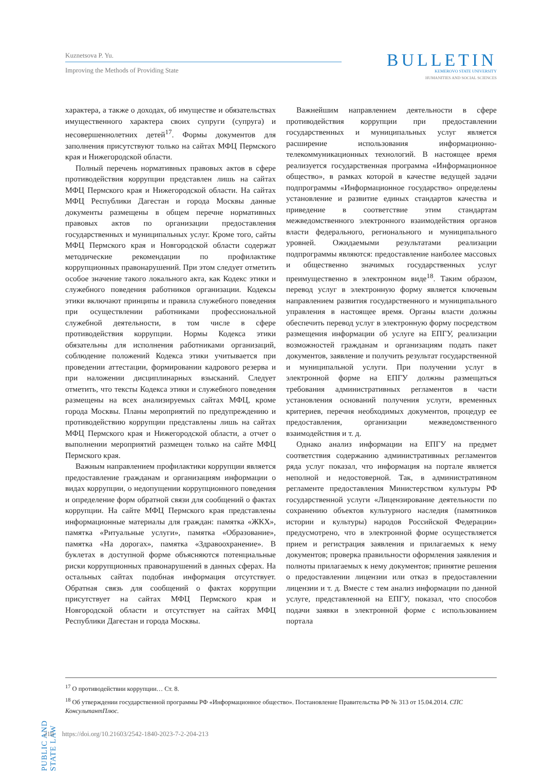Kuznetsova P. Yu.
Improving the Methods of Providing State
BULLETIN
KEMEROVO STATE UNIVERSITY
HUMANITIES AND SOCIAL SCIENCES
характера, а также о доходах, об имуществе и обязательствах имущественного характера своих супруги (супруга) и несовершеннолетних детей<sup>17</sup>. Формы документов для заполнения присутствуют только на сайтах МФЦ Пермского края и Нижегородской области.
Полный перечень нормативных правовых актов в сфере противодействия коррупции представлен лишь на сайтах МФЦ Пермского края и Нижегородской области. На сайтах МФЦ Республики Дагестан и города Москвы данные документы размещены в общем перечне нормативных правовых актов по организации предоставления государственных и муниципальных услуг. Кроме того, сайты МФЦ Пермского края и Новгородской области содержат методические рекомендации по профилактике коррупционных правонарушений. При этом следует отметить особое значение такого локального акта, как Кодекс этики и служебного поведения работников организации. Кодексы этики включают принципы и правила служебного поведения при осуществлении работниками профессиональной служебной деятельности, в том числе в сфере противодействия коррупции. Нормы Кодекса этики обязательны для исполнения работниками организаций, соблюдение положений Кодекса этики учитывается при проведении аттестации, формировании кадрового резерва и при наложении дисциплинарных взысканий. Следует отметить, что тексты Кодекса этики и служебного поведения размещены на всех анализируемых сайтах МФЦ, кроме города Москвы. Планы мероприятий по предупреждению и противодействию коррупции представлены лишь на сайтах МФЦ Пермского края и Нижегородской области, а отчет о выполнении мероприятий размещен только на сайте МФЦ Пермского края.
Важным направлением профилактики коррупции является предоставление гражданам и организациям информации о видах коррупции, о недопущении коррупционного поведения и определение форм обратной связи для сообщений о фактах коррупции. На сайте МФЦ Пермского края представлены информационные материалы для граждан: памятка «ЖКХ», памятка «Ритуальные услуги», памятка «Образование», памятка «На дорогах», памятка «Здравоохранение». В буклетах в доступной форме объясняются потенциальные риски коррупционных правонарушений в данных сферах. На остальных сайтах подобная информация отсутствует. Обратная связь для сообщений о фактах коррупции присутствует на сайтах МФЦ Пермского края и Новгородской области и отсутствует на сайтах МФЦ Республики Дагестан и города Москвы.
Важнейшим направлением деятельности в сфере противодействия коррупции при предоставлении государственных и муниципальных услуг является расширение использования информационно-телекоммуникационных технологий. В настоящее время реализуется государственная программа «Информационное общество», в рамках которой в качестве ведущей задачи подпрограммы «Информационное государство» определены установление и развитие единых стандартов качества и приведение в соответствие этим стандартам межведомственного электронного взаимодействия органов власти федерального, регионального и муниципального уровней. Ожидаемыми результатами реализации подпрограммы являются: предоставление наиболее массовых и общественно значимых государственных услуг преимущественно в электронном виде<sup>18</sup>. Таким образом, перевод услуг в электронную форму является ключевым направлением развития государственного и муниципального управления в настоящее время. Органы власти должны обеспечить перевод услуг в электронную форму посредством размещения информации об услуге на ЕПГУ, реализации возможностей гражданам и организациям подать пакет документов, заявление и получить результат государственной и муниципальной услуги. При получении услуг в электронной форме на ЕПГУ должны размещаться требования административных регламентов в части установления оснований получения услуги, временных критериев, перечня необходимых документов, процедур ее предоставления, организации межведомственного взаимодействия и т. д.
Однако анализ информации на ЕПГУ на предмет соответствия содержанию административных регламентов ряда услуг показал, что информация на портале является неполной и недостоверной. Так, в административном регламенте предоставления Министерством культуры РФ государственной услуги «Лицензирование деятельности по сохранению объектов культурного наследия (памятников истории и культуры) народов Российской Федерации» предусмотрено, что в электронной форме осуществляется прием и регистрация заявления и прилагаемых к нему документов; проверка правильности оформления заявления и полноты прилагаемых к нему документов; принятие решения о предоставлении лицензии или отказ в предоставлении лицензии и т. д. Вместе с тем анализ информации по данной услуге, представленной на ЕПГУ, показал, что способов подачи заявки в электронной форме с использованием портала
<sup>17</sup> О противодействии коррупции… Ст. 8.
<sup>18</sup> Об утверждении государственной программы РФ «Информационное общество». Постановление Правительства РФ № 313 от 15.04.2014. СПС КонсультантПлюс.
PUBLIC AND STATE LAW
210 https://doi.org/10.21603/2542-1840-2023-7-2-204-213